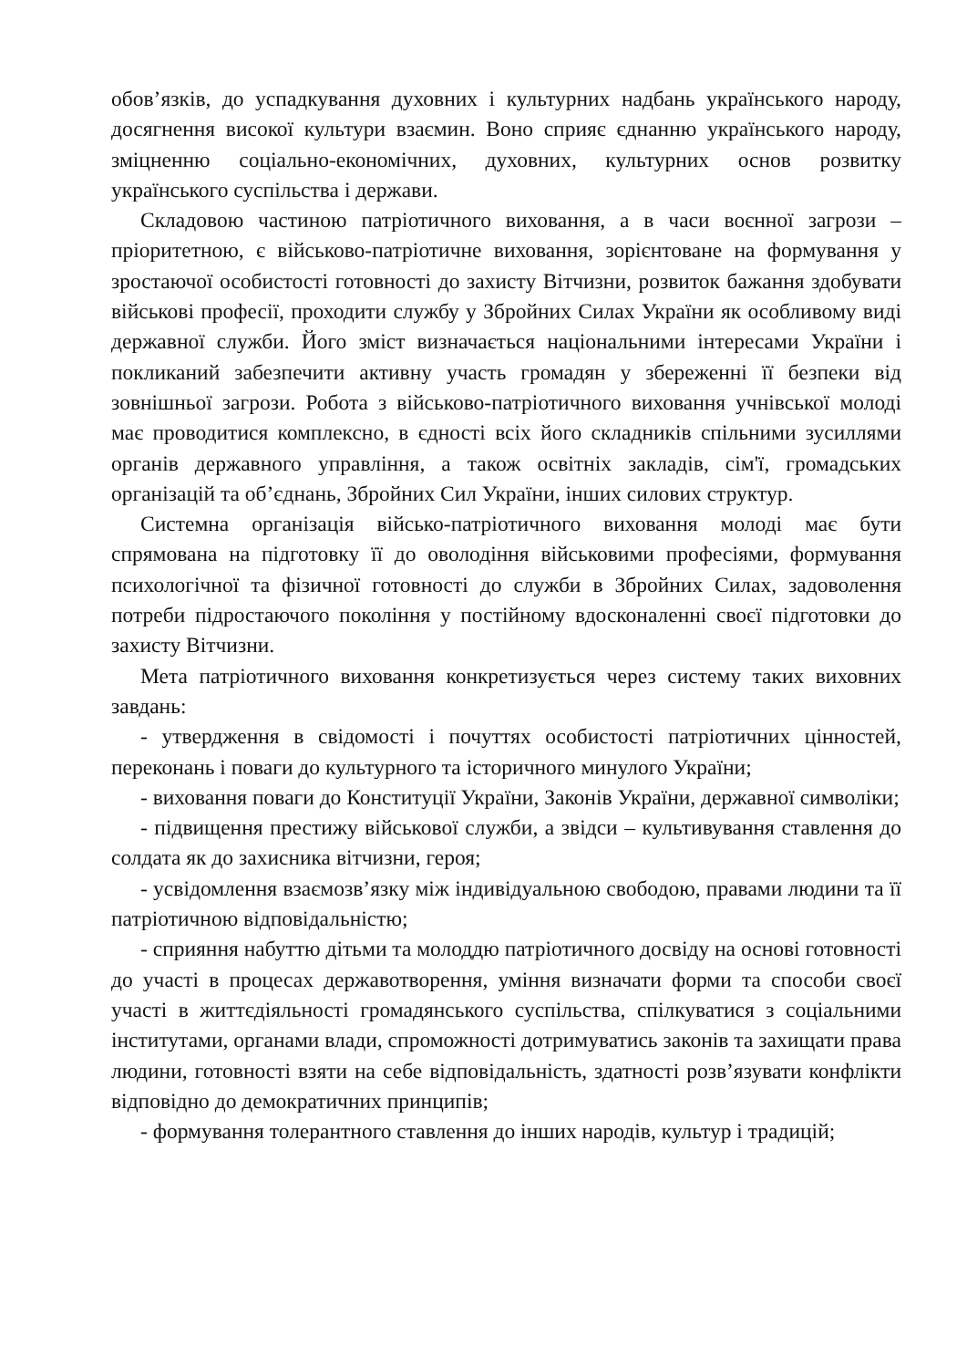обов’язків, до успадкування духовних і культурних надбань українського народу, досягнення високої культури взаємин. Воно сприяє єднанню українського народу, зміцненню соціально-економічних, духовних, культурних основ розвитку українського суспільства і держави.
Складовою частиною патріотичного виховання, а в часи воєнної загрози – пріоритетною, є військово-патріотичне виховання, зорієнтоване на формування у зростаючої особистості готовності до захисту Вітчизни, розвиток бажання здобувати військові професії, проходити службу у Збройних Силах України як особливому виді державної служби. Його зміст визначається національними інтересами України і покликаний забезпечити активну участь громадян у збереженні її безпеки від зовнішньої загрози. Робота з військово-патріотичного виховання учнівської молоді має проводитися комплексно, в єдності всіх його складників спільними зусиллями органів державного управління, а також освітніх закладів, сім'ї, громадських організацій та об’єднань, Збройних Сил України, інших силових структур.
Системна організація військо-патріотичного виховання молоді має бути спрямована на підготовку її до оволодіння військовими професіями, формування психологічної та фізичної готовності до служби в Збройних Силах, задоволення потреби підростаючого покоління у постійному вдосконаленні своєї підготовки до захисту Вітчизни.
Мета патріотичного виховання конкретизується через систему таких виховних завдань:
- утвердження в свідомості і почуттях особистості патріотичних цінностей, переконань і поваги до культурного та історичного минулого України;
- виховання поваги до Конституції України, Законів України, державної символіки;
- підвищення престижу військової служби, а звідси – культивування ставлення до солдата як до захисника вітчизни, героя;
- усвідомлення взаємозв’язку між індивідуальною свободою, правами людини та її патріотичною відповідальністю;
- сприяння набуттю дітьми та молоддю патріотичного досвіду на основі готовності до участі в процесах державотворення, уміння визначати форми та способи своєї участі в життєдіяльності громадянського суспільства, спілкуватися з соціальними інститутами, органами влади, спроможності дотримуватись законів та захищати права людини, готовності взяти на себе відповідальність, здатності розв’язувати конфлікти відповідно до демократичних принципів;
- формування толерантного ставлення до інших народів, культур і традицій;